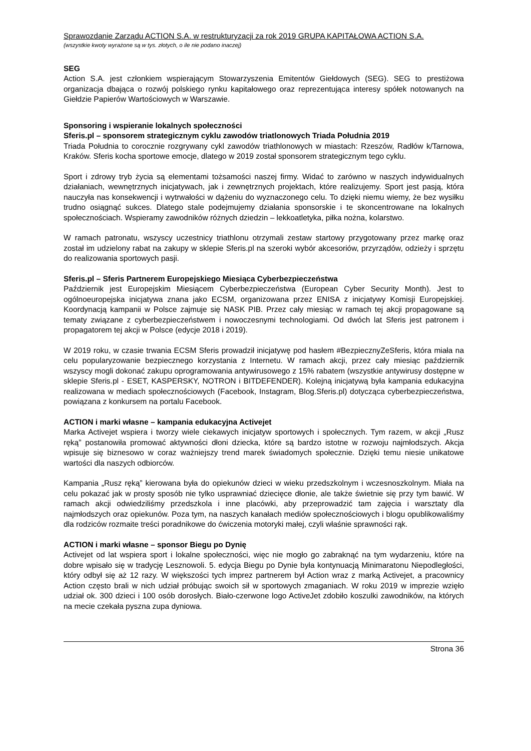Sprawozdanie Zarządu ACTION S.A. w restrukturyzacji za rok 2019 GRUPA KAPITAŁOWA ACTION S.A.
(wszystkie kwoty wyrażone są w tys. złotych, o ile nie podano inaczej)
SEG
Action S.A. jest członkiem wspierającym Stowarzyszenia Emitentów Giełdowych (SEG). SEG to prestiżowa organizacja dbająca o rozwój polskiego rynku kapitałowego oraz reprezentująca interesy spółek notowanych na Giełdzie Papierów Wartościowych w Warszawie.
Sponsoring i wspieranie lokalnych społeczności
Sferis.pl – sponsorem strategicznym cyklu zawodów triatlonowych Triada Południa 2019
Triada Południa to corocznie rozgrywany cykl zawodów triathlonowych w miastach: Rzeszów, Radłów k/Tarnowa, Kraków. Sferis kocha sportowe emocje, dlatego w 2019 został sponsorem strategicznym tego cyklu.
Sport i zdrowy tryb życia są elementami tożsamości naszej firmy. Widać to zarówno w naszych indywidualnych działaniach, wewnętrznych inicjatywach, jak i zewnętrznych projektach, które realizujemy. Sport jest pasją, która nauczyła nas konsekwencji i wytrwałości w dążeniu do wyznaczonego celu. To dzięki niemu wiemy, że bez wysiłku trudno osiągnąć sukces. Dlatego stale podejmujemy działania sponsorskie i te skoncentrowane na lokalnych społecznościach. Wspieramy zawodników różnych dziedzin – lekkoatletyka, piłka nożna, kolarstwo.
W ramach patronatu, wszyscy uczestnicy triathlonu otrzymali zestaw startowy przygotowany przez markę oraz został im udzielony rabat na zakupy w sklepie Sferis.pl na szeroki wybór akcesoriów, przyrządów, odzieży i sprzętu do realizowania sportowych pasji.
Sferis.pl – Sferis Partnerem Europejskiego Miesiąca Cyberbezpieczeństwa
Październik jest Europejskim Miesiącem Cyberbezpieczeństwa (European Cyber Security Month). Jest to ogólnoeuropejska inicjatywa znana jako ECSM, organizowana przez ENISA z inicjatywy Komisji Europejskiej. Koordynacją kampanii w Polsce zajmuje się NASK PIB. Przez cały miesiąc w ramach tej akcji propagowane są tematy związane z cyberbezpieczeństwem i nowoczesnymi technologiami. Od dwóch lat Sferis jest patronem i propagatorem tej akcji w Polsce (edycje 2018 i 2019).
W 2019 roku, w czasie trwania ECSM Sferis prowadził inicjatywę pod hasłem #BezpiecznyZeSferis, która miała na celu popularyzowanie bezpiecznego korzystania z Internetu. W ramach akcji, przez cały miesiąc październik wszyscy mogli dokonać zakupu oprogramowania antywirusowego z 15% rabatem (wszystkie antywirusy dostępne w sklepie Sferis.pl - ESET, KASPERSKY, NOTRON i BITDEFENDER). Kolejną inicjatywą była kampania edukacyjna realizowana w mediach społecznościowych (Facebook, Instagram, Blog.Sferis.pl) dotycząca cyberbezpieczeństwa, powiązana z konkursem na portalu Facebook.
ACTION i marki własne – kampania edukacyjna Activejet
Marka Activejet wspiera i tworzy wiele ciekawych inicjatyw sportowych i społecznych. Tym razem, w akcji „Rusz ręką” postanowiła promować aktywności dłoni dziecka, które są bardzo istotne w rozwoju najmłodszych. Akcja wpisuje się biznesowo w coraz ważniejszy trend marek świadomych społecznie. Dzięki temu niesie unikatowe wartości dla naszych odbiorców.
Kampania „Rusz ręką” kierowana była do opiekunów dzieci w wieku przedszkolnym i wczesnoszkolnym. Miała na celu pokazać jak w prosty sposób nie tylko usprawniać dziecięce dłonie, ale także świetnie się przy tym bawić. W ramach akcji odwiedziliśmy przedszkola i inne placówki, aby przeprowadzić tam zajęcia i warsztaty dla najmłodszych oraz opiekunów. Poza tym, na naszych kanałach mediów społecznościowych i blogu opublikowaliśmy dla rodziców rozmaite treści poradnikowe do ćwiczenia motoryki małej, czyli właśnie sprawności rąk.
ACTION i marki własne – sponsor Biegu po Dynię
Activejet od lat wspiera sport i lokalne społeczności, więc nie mogło go zabraknąć na tym wydarzeniu, które na dobre wpisało się w tradycję Lesznowoli. 5. edycja Biegu po Dynie była kontynuacją Minimaratonu Niepodległości, który odbył się aż 12 razy. W większości tych imprez partnerem był Action wraz z marką Activejet, a pracownicy Action często brali w nich udział próbując swoich sił w sportowych zmaganiach. W roku 2019 w imprezie wzięło udział ok. 300 dzieci i 100 osób dorosłych. Biało-czerwone logo ActiveJet zdobiło koszulki zawodników, na których na mecie czekała pyszna zupa dyniowa.
Strona 36